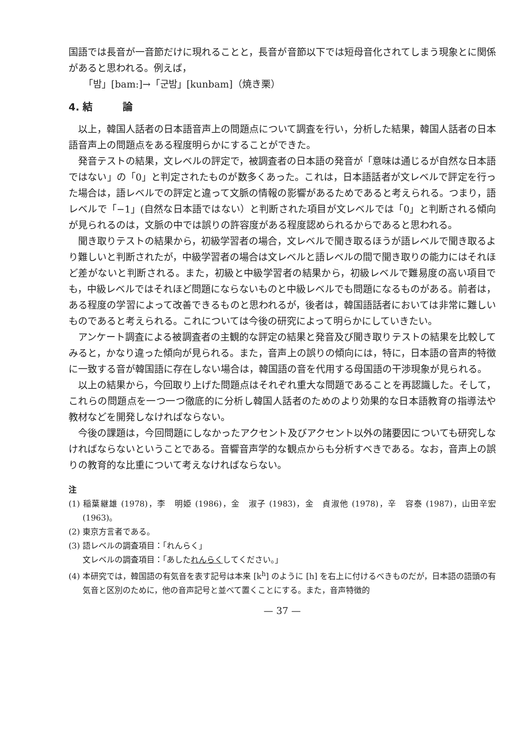国語では長音が一音節だけに現れることと，長音が音節以下では短母音化されてしまう現象とに関係があると思われる。例えば，
「밤」[bam:]→「군밤」[kunbam]（焼き栗）
4. 結　　　論
以上，韓国人話者の日本語音声上の問題点について調査を行い，分析した結果，韓国人話者の日本語音声上の問題点をある程度明らかにすることができた。
発音テストの結果，文レベルの評定で，被調査者の日本語の発音が「意味は通じるが自然な日本語ではない」の「0」と判定されたものが数多くあった。これは，日本語話者が文レベルで評定を行った場合は，語レベルでの評定と違って文脈の情報の影響があるためであると考えられる。つまり，語レベルで「−1」(自然な日本語ではない）と判断された項目が文レベルでは「0」と判断される傾向が見られるのは，文脈の中では誤りの許容度がある程度認められるからであると思われる。
聞き取りテストの結果から，初級学習者の場合，文レベルで聞き取るほうが語レベルで聞き取るより難しいと判断されたが，中級学習者の場合は文レベルと語レベルの間で聞き取りの能力にはそれほど差がないと判断される。また，初級と中級学習者の結果から，初級レベルで難易度の高い項目でも，中級レベルではそれほど問題にならないものと中級レベルでも問題になるものがある。前者は，ある程度の学習によって改善できるものと思われるが，後者は，韓国語話者においては非常に難しいものであると考えられる。これについては今後の研究によって明らかにしていきたい。
アンケート調査による被調査者の主観的な評定の結果と発音及び聞き取りテストの結果を比較してみると，かなり違った傾向が見られる。また，音声上の誤りの傾向には，特に，日本語の音声的特徴に一致する音が韓国語に存在しない場合は，韓国語の音を代用する母国語の干渉現象が見られる。
以上の結果から，今回取り上げた問題点はそれぞれ重大な問題であることを再認識した。そして，これらの問題点を一つ一つ徹底的に分析し韓国人話者のためのより効果的な日本語教育の指導法や教材などを開発しなければならない。
今後の課題は，今回問題にしなかったアクセント及びアクセント以外の諸要因についても研究しなければならないということである。音響音声学的な観点からも分析すべきである。なお，音声上の誤りの教育的な比重について考えなければならない。
注
(1) 稲葉継雄 (1978)，李　明姫 (1986)，金　淑子 (1983)，金　貞淑他 (1978)，辛　容泰 (1987)，山田辛宏 (1963)。
(2) 東京方言者である。
(3) 語レベルの調査項目：「れんらく」
文レベルの調査項目：「あしたれんらくしてください。」
(4) 本研究では，韓国語の有気音を表す記号は本来 [k<sup>h</sup>] のように [h] を右上に付けるべきものだが，日本語の語頭の有気音と区別のために，他の音声記号と並べて置くことにする。また，音声特徴的
— 37 —